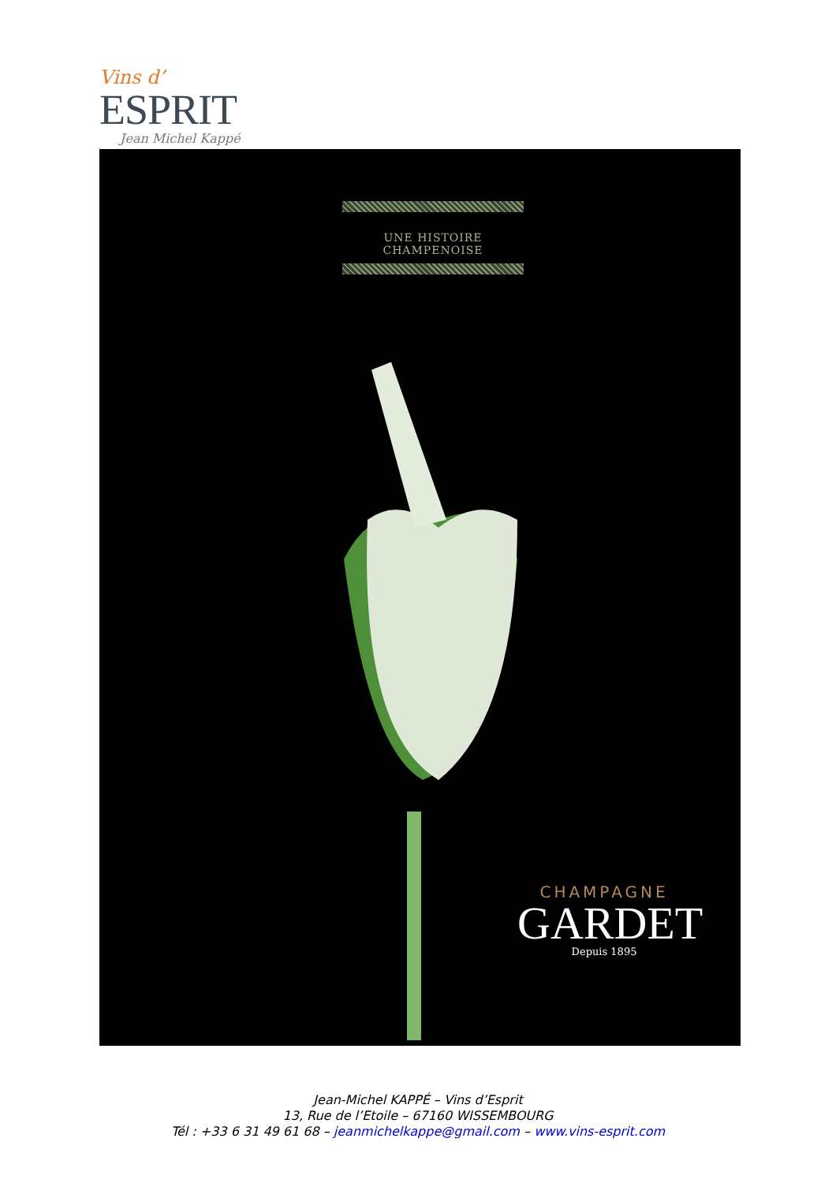Vins d’
ESPRIT
Jean Michel Kappé
UNE HISTOIRE CHAMPENOISE
CHAMPAGNE
GARDET
Depuis 1895
Jean-Michel KAPPÉ – Vins d’Esprit
13, Rue de l’Etoile – 67160 WISSEMBOURG
Tél : +33 6 31 49 61 68 – jeanmichelkappe@gmail.com – www.vins-esprit.com